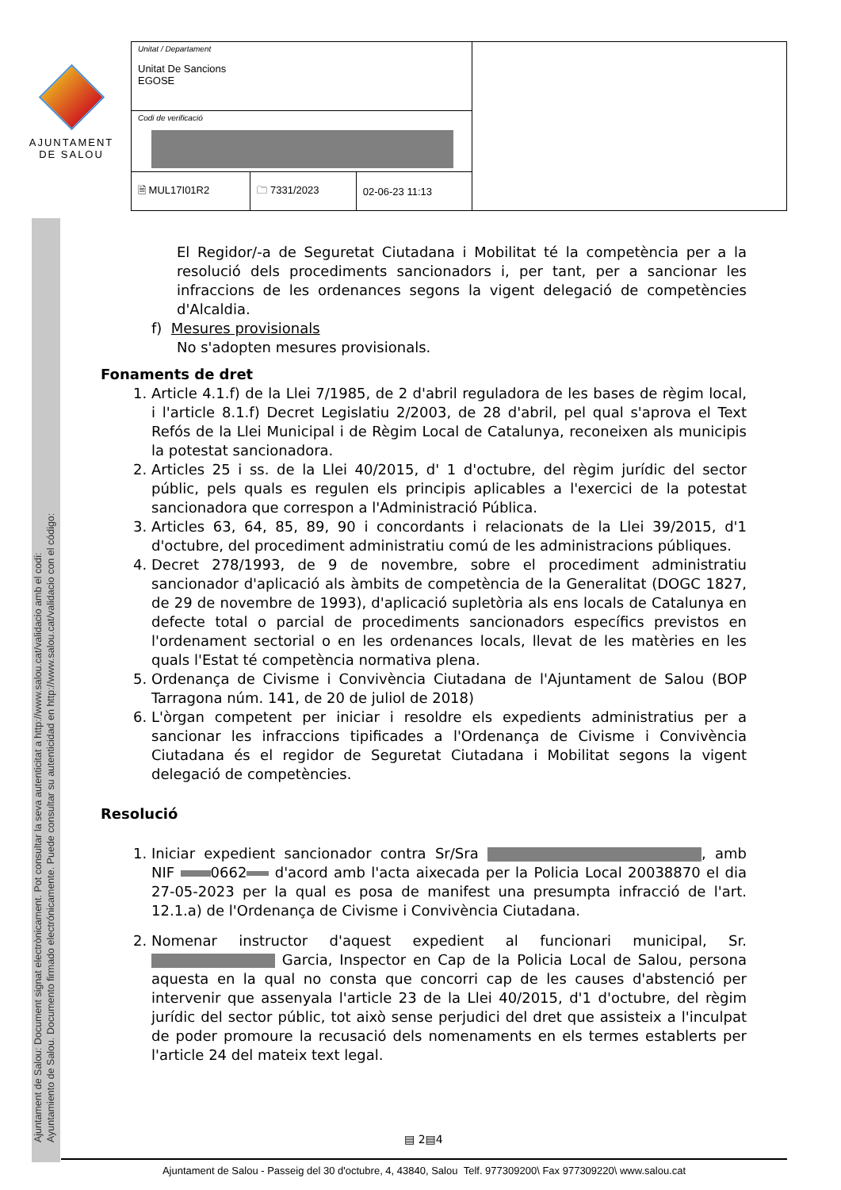AJUNTAMENT
DE SALOU
| Unitat / Departament Unitat De Sancions EGOSE | | | |
| Codi de verificació | | | |
| 🗎 MUL17I01R2 | 🗀 7331/2023 | 02-06-23 11:13 | |
Ajuntament de Salou: Document signat electrònicament. Pot consultar la seva autenticitat a http://www.salou.cat/validacio amb el codi:
Ayuntamiento de Salou. Documento firmado electrónicamente. Puede consultar su autenticidad en http://www.salou.cat/validacio con el código:
El Regidor/-a de Seguretat Ciutadana i Mobilitat té la competència per a la resolució dels procediments sancionadors i, per tant, per a sancionar les infraccions de les ordenances segons la vigent delegació de competències d'Alcaldia.
f) Mesures provisionals
No s'adopten mesures provisionals.
Fonaments de dret
1. Article 4.1.f) de la Llei 7/1985, de 2 d'abril reguladora de les bases de règim local, i l'article 8.1.f) Decret Legislatiu 2/2003, de 28 d'abril, pel qual s'aprova el Text Refós de la Llei Municipal i de Règim Local de Catalunya, reconeixen als municipis la potestat sancionadora.
2. Articles 25 i ss. de la Llei 40/2015, d' 1 d'octubre, del règim jurídic del sector públic, pels quals es regulen els principis aplicables a l'exercici de la potestat sancionadora que correspon a l'Administració Pública.
3. Articles 63, 64, 85, 89, 90 i concordants i relacionats de la Llei 39/2015, d'1 d'octubre, del procediment administratiu comú de les administracions públiques.
4. Decret 278/1993, de 9 de novembre, sobre el procediment administratiu sancionador d'aplicació als àmbits de competència de la Generalitat (DOGC 1827, de 29 de novembre de 1993), d'aplicació supletòria als ens locals de Catalunya en defecte total o parcial de procediments sancionadors específics previstos en l'ordenament sectorial o en les ordenances locals, llevat de les matèries en les quals l'Estat té competència normativa plena.
5. Ordenança de Civisme i Convivència Ciutadana de l'Ajuntament de Salou (BOP Tarragona núm. 141, de 20 de juliol de 2018)
6. L'òrgan competent per iniciar i resoldre els expedients administratius per a sancionar les infraccions tipificades a l'Ordenança de Civisme i Convivència Ciutadana és el regidor de Seguretat Ciutadana i Mobilitat segons la vigent delegació de competències.
Resolució
1. Iniciar expedient sancionador contra Sr/Sra , amb NIF 0662 d'acord amb l'acta aixecada per la Policia Local 20038870 el dia 27-05-2023 per la qual es posa de manifest una presumpta infracció de l'art. 12.1.a) de l'Ordenança de Civisme i Convivència Ciutadana.
2. Nomenar instructor d'aquest expedient al funcionari municipal, Sr. Garcia, Inspector en Cap de la Policia Local de Salou, persona aquesta en la qual no consta que concorri cap de les causes d'abstenció per intervenir que assenyala l'article 23 de la Llei 40/2015, d'1 d'octubre, del règim jurídic del sector públic, tot això sense perjudici del dret que assisteix a l'inculpat de poder promoure la recusació dels nomenaments en els termes establerts per l'article 24 del mateix text legal.
▤ 2▤4
Ajuntament de Salou - Passeig del 30 d'octubre, 4, 43840, Salou Telf. 977309200\ Fax 977309220\ www.salou.cat